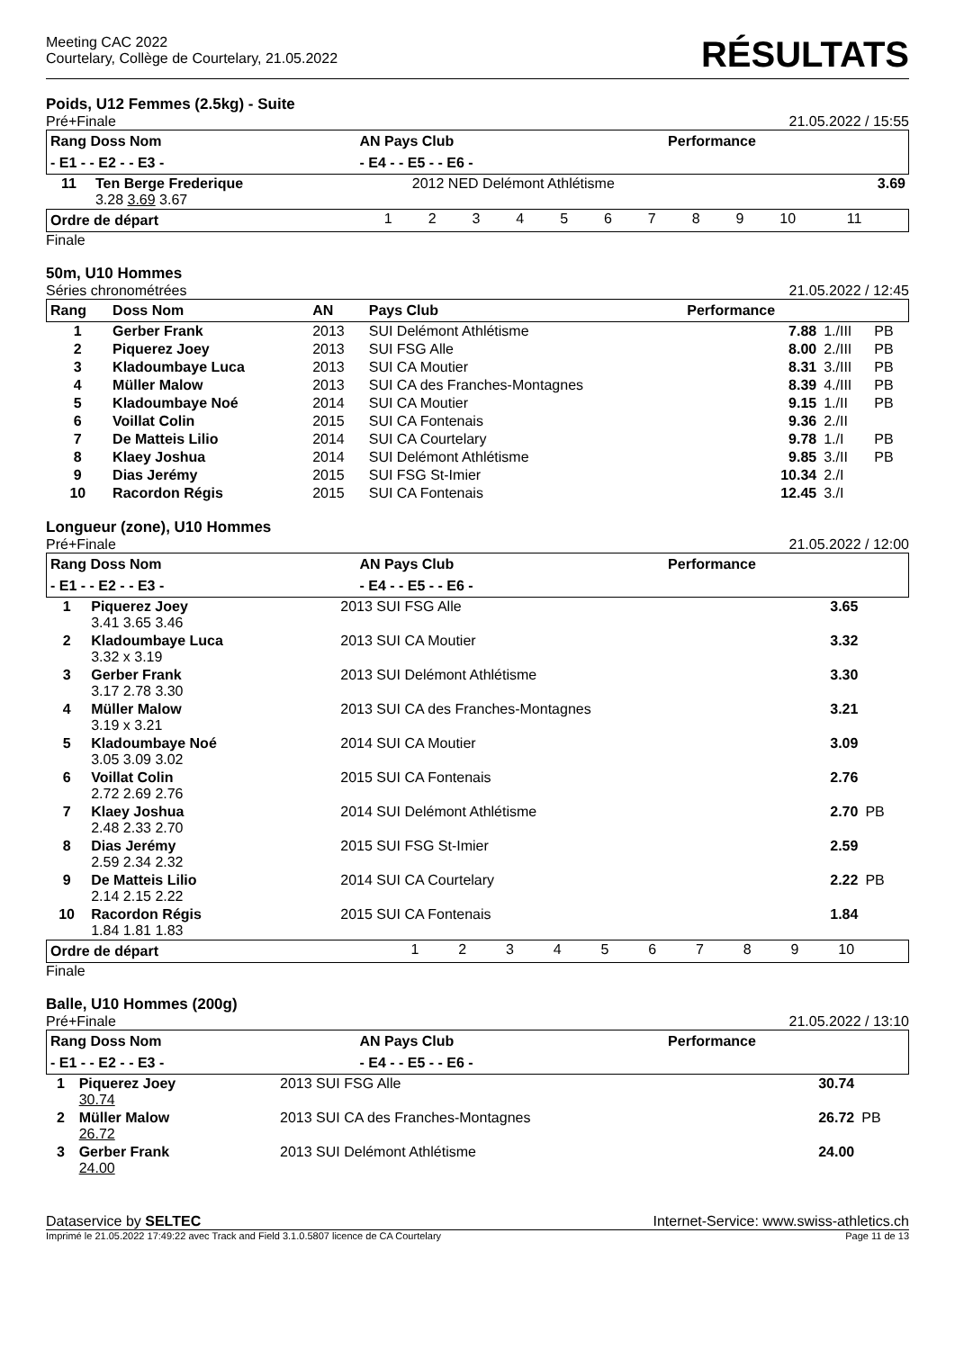Meeting CAC 2022
Courtelary, Collège de Courtelary, 21.05.2022
RÉSULTATS
Poids, U12 Femmes (2.5kg) - Suite
Pré+Finale 21.05.2022 / 15:55
| Rang Doss Nom | AN Pays Club | Performance |
| --- | --- | --- |
| - E1 - - E2 - - E3 - | - E4 - - E5 - - E6 - | |
| 11 | Ten Berge Frederique 3.28 3.69 3.67 | 2012 NED Delémont Athlétisme | 3.69 |
| Ordre de départ | 1 | 2 | 3 | 4 | 5 | 6 | 7 | 8 | 9 | 10 | 11 |
Finale
50m, U10 Hommes
Séries chronométrées 21.05.2022 / 12:45
| Rang | Doss Nom | AN | Pays Club | Performance | | |
| --- | --- | --- | --- | --- | --- | --- |
| 1 | Gerber Frank | 2013 | SUI Delémont Athlétisme | 7.88 | 1./III | PB |
| 2 | Piquerez Joey | 2013 | SUI FSG Alle | 8.00 | 2./III | PB |
| 3 | Kladoumbaye Luca | 2013 | SUI CA Moutier | 8.31 | 3./III | PB |
| 4 | Müller Malow | 2013 | SUI CA des Franches-Montagnes | 8.39 | 4./III | PB |
| 5 | Kladoumbaye Noé | 2014 | SUI CA Moutier | 9.15 | 1./II | PB |
| 6 | Voillat Colin | 2015 | SUI CA Fontenais | 9.36 | 2./II | |
| 7 | De Matteis Lilio | 2014 | SUI CA Courtelary | 9.78 | 1./I | PB |
| 8 | Klaey Joshua | 2014 | SUI Delémont Athlétisme | 9.85 | 3./II | PB |
| 9 | Dias Jerémy | 2015 | SUI FSG St-Imier | 10.34 | 2./I | |
| 10 | Racordon Régis | 2015 | SUI CA Fontenais | 12.45 | 3./I | |
Longueur (zone), U10 Hommes
Pré+Finale 21.05.2022 / 12:00
| Rang Doss Nom | AN Pays Club | Performance |
| --- | --- | --- |
| - E1 - - E2 - - E3 - | - E4 - - E5 - - E6 - | |
| 1 | Piquerez Joey 3.41 3.65 3.46 | 2013 SUI FSG Alle | 3.65 | |
| 2 | Kladoumbaye Luca 3.32 x 3.19 | 2013 SUI CA Moutier | 3.32 | |
| 3 | Gerber Frank 3.17 2.78 3.30 | 2013 SUI Delémont Athlétisme | 3.30 | |
| 4 | Müller Malow 3.19 x 3.21 | 2013 SUI CA des Franches-Montagnes | 3.21 | |
| 5 | Kladoumbaye Noé 3.05 3.09 3.02 | 2014 SUI CA Moutier | 3.09 | |
| 6 | Voillat Colin 2.72 2.69 2.76 | 2015 SUI CA Fontenais | 2.76 | |
| 7 | Klaey Joshua 2.48 2.33 2.70 | 2014 SUI Delémont Athlétisme | 2.70 | PB |
| 8 | Dias Jerémy 2.59 2.34 2.32 | 2015 SUI FSG St-Imier | 2.59 | |
| 9 | De Matteis Lilio 2.14 2.15 2.22 | 2014 SUI CA Courtelary | 2.22 | PB |
| 10 | Racordon Régis 1.84 1.81 1.83 | 2015 SUI CA Fontenais | 1.84 | |
| Ordre de départ | 1 | 2 | 3 | 4 | 5 | 6 | 7 | 8 | 9 | 10 |
Finale
Balle, U10 Hommes (200g)
Pré+Finale 21.05.2022 / 13:10
| Rang Doss Nom | AN Pays Club | Performance |
| --- | --- | --- |
| - E1 - - E2 - - E3 - | - E4 - - E5 - - E6 - | |
| 1 | Piquerez Joey 30.74 | 2013 SUI FSG Alle | 30.74 | |
| 2 | Müller Malow 26.72 | 2013 SUI CA des Franches-Montagnes | 26.72 | PB |
| 3 | Gerber Frank 24.00 | 2013 SUI Delémont Athlétisme | 24.00 | |
Dataservice by SELTEC Internet-Service: www.swiss-athletics.ch
Imprimé le 21.05.2022 17:49:22 avec Track and Field 3.1.0.5807 licence de CA Courtelary Page 11 de 13